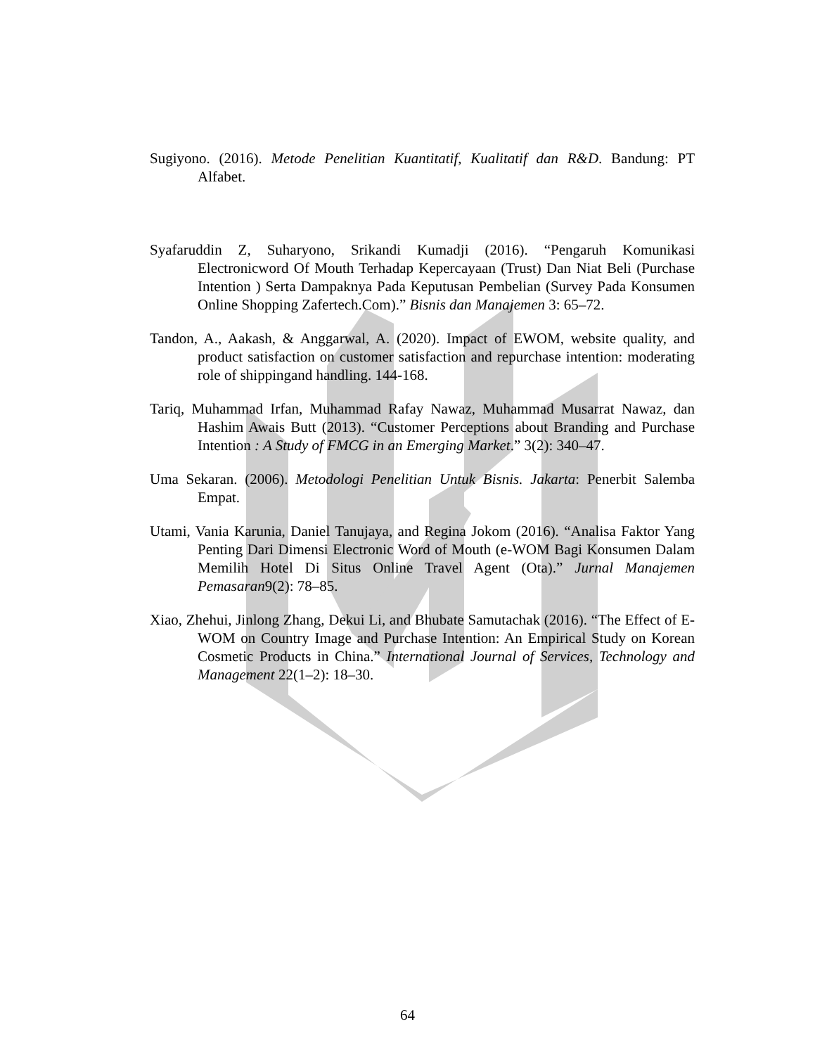Sugiyono. (2016). Metode Penelitian Kuantitatif, Kualitatif dan R&D. Bandung: PT Alfabet.
Syafaruddin Z, Suharyono, Srikandi Kumadji (2016). “Pengaruh Komunikasi Electronicword Of Mouth Terhadap Kepercayaan (Trust) Dan Niat Beli (Purchase Intention ) Serta Dampaknya Pada Keputusan Pembelian (Survey Pada Konsumen Online Shopping Zafertech.Com).” Bisnis dan Manajemen 3: 65–72.
Tandon, A., Aakash, & Anggarwal, A. (2020). Impact of EWOM, website quality, and product satisfaction on customer satisfaction and repurchase intention: moderating role of shippingand handling. 144-168.
Tariq, Muhammad Irfan, Muhammad Rafay Nawaz, Muhammad Musarrat Nawaz, dan Hashim Awais Butt (2013). “Customer Perceptions about Branding and Purchase Intention : A Study of FMCG in an Emerging Market.” 3(2): 340–47.
Uma Sekaran. (2006). Metodologi Penelitian Untuk Bisnis. Jakarta: Penerbit Salemba Empat.
Utami, Vania Karunia, Daniel Tanujaya, and Regina Jokom (2016). “Analisa Faktor Yang Penting Dari Dimensi Electronic Word of Mouth (e-WOM Bagi Konsumen Dalam Memilih Hotel Di Situs Online Travel Agent (Ota).” Jurnal Manajemen Pemasaran9(2): 78–85.
Xiao, Zhehui, Jinlong Zhang, Dekui Li, and Bhubate Samutachak (2016). “The Effect of E-WOM on Country Image and Purchase Intention: An Empirical Study on Korean Cosmetic Products in China.” International Journal of Services, Technology and Management 22(1–2): 18–30.
64